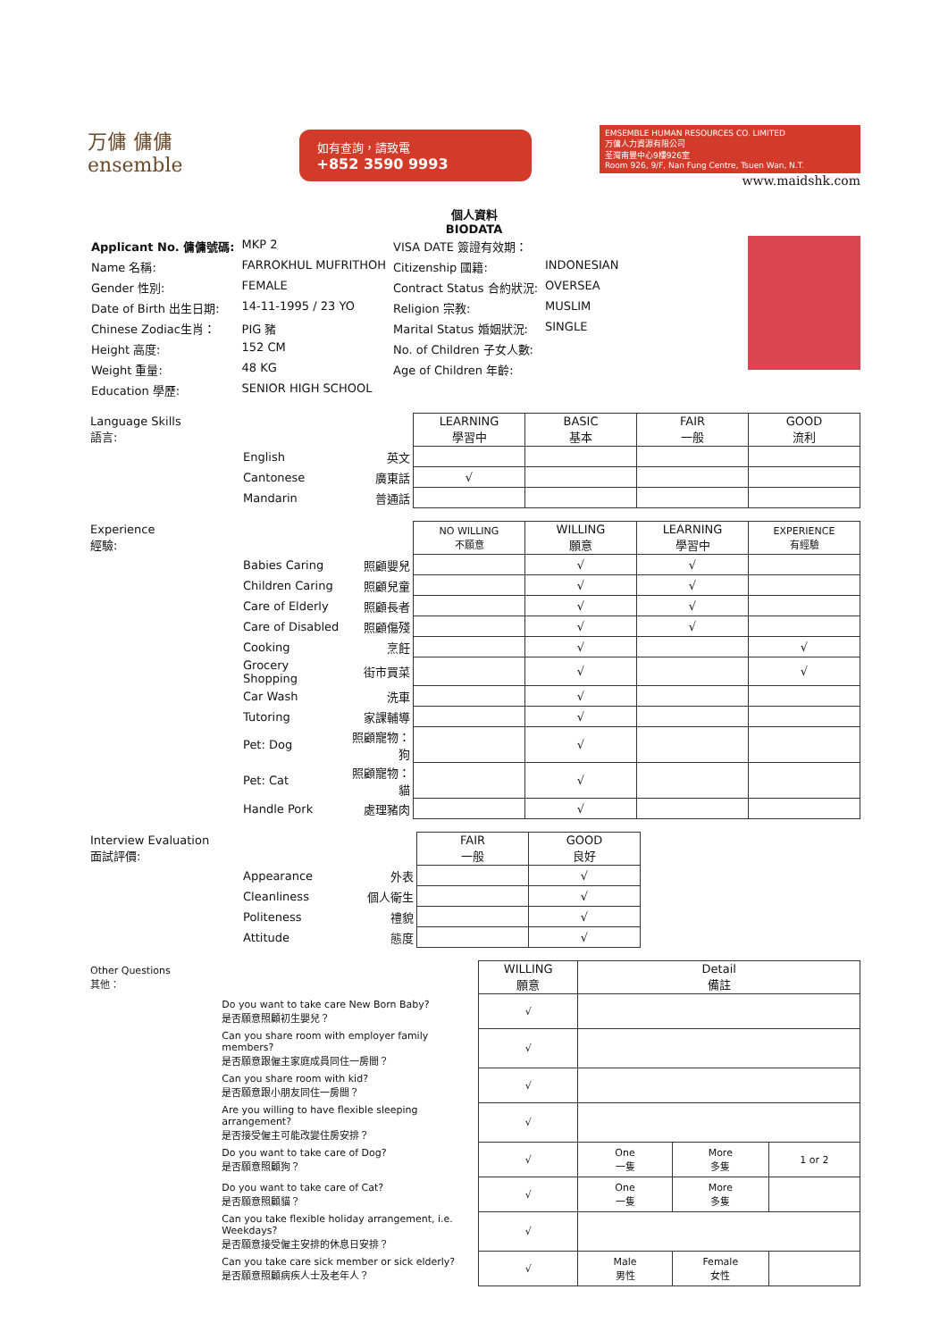万傭 傭傭
ensemble
如有查詢，請致電
+852 3590 9993
EMSEMBLE HUMAN RESOURCES CO. LIMITED
万傭人力資源有限公司
荃灣南豐中心9樓926室
Room 926, 9/F, Nan Fung Centre, Tsuen Wan, N.T.
www.maidshk.com
個人資料
BIODATA
| Applicant No. 傭傭號碼: | MKP 2 | VISA DATE 簽證有效期： | |
| Name 名稱: | FARROKHUL MUFRITHOH | Citizenship 國籍: | INDONESIAN |
| Gender 性別: | FEMALE | Contract Status 合約狀況: | OVERSEA |
| Date of Birth 出生日期: | 14-11-1995 / 23 YO | Religion 宗教: | MUSLIM |
| Chinese Zodiac生肖： | PIG 豬 | Marital Status 婚姻狀況: | SINGLE |
| Height 高度: | 152 CM | No. of Children 子女人數: | |
| Weight 重量: | 48 KG | Age of Children 年齡: | |
| Education 學歷: | SENIOR HIGH SCHOOL | | |
| Language Skills 語言: | | | LEARNING 學習中 | BASIC 基本 | FAIR 一般 | GOOD 流利 |
| --- | --- | --- | --- | --- | --- | --- |
| | English | 英文 | | | | |
| | Cantonese | 廣東話 | √ | | | |
| | Mandarin | 普通話 | | | | |
| Experience 經驗: | | | NO WILLING 不願意 | WILLING 願意 | LEARNING 學習中 | EXPERIENCE 有經驗 |
| --- | --- | --- | --- | --- | --- | --- |
| | Babies Caring | 照顧嬰兒 | | √ | √ | |
| | Children Caring | 照顧兒童 | | √ | √ | |
| | Care of Elderly | 照顧長者 | | √ | √ | |
| | Care of Disabled | 照顧傷殘 | | √ | √ | |
| | Cooking | 烹飪 | | √ | | √ |
| | Grocery Shopping | 街市買菜 | | √ | | √ |
| | Car Wash | 洗車 | | √ | | |
| | Tutoring | 家課輔導 | | √ | | |
| | Pet: Dog | 照顧寵物：狗 | | √ | | |
| | Pet: Cat | 照顧寵物：貓 | | √ | | |
| | Handle Pork | 處理豬肉 | | √ | | |
| Interview Evaluation 面試評價: | | | FAIR 一般 | GOOD 良好 | |
| --- | --- | --- | --- | --- | --- |
| | Appearance | 外表 | | √ | |
| | Cleanliness | 個人衛生 | | √ | |
| | Politeness | 禮貌 | | √ | |
| | Attitude | 態度 | | √ | |
| Other Questions 其他： | | WILLING 願意 | Detail 備註 | | |
| --- | --- | --- | --- | --- | --- |
| | Do you want to take care New Born Baby? 是否願意照顧初生嬰兒？ | √ | | | |
| | Can you share room with employer family members? 是否願意跟僱主家庭成員同住一房間？ | √ | | | |
| | Can you share room with kid? 是否願意跟小朋友同住一房間？ | √ | | | |
| | Are you willing to have flexible sleeping arrangement? 是否接受僱主可能改變住房安排？ | √ | | | |
| | Do you want to take care of Dog? 是否願意照顧狗？ | √ | One 一隻 | More 多隻 | 1 or 2 |
| | Do you want to take care of Cat? 是否願意照顧貓？ | √ | One 一隻 | More 多隻 | |
| | Can you take flexible holiday arrangement, i.e. Weekdays? 是否願意接受僱主安排的休息日安排？ | √ | | | |
| | Can you take care sick member or sick elderly? 是否願意照顧病疾人士及老年人？ | √ | Male 男性 | Female 女性 | |